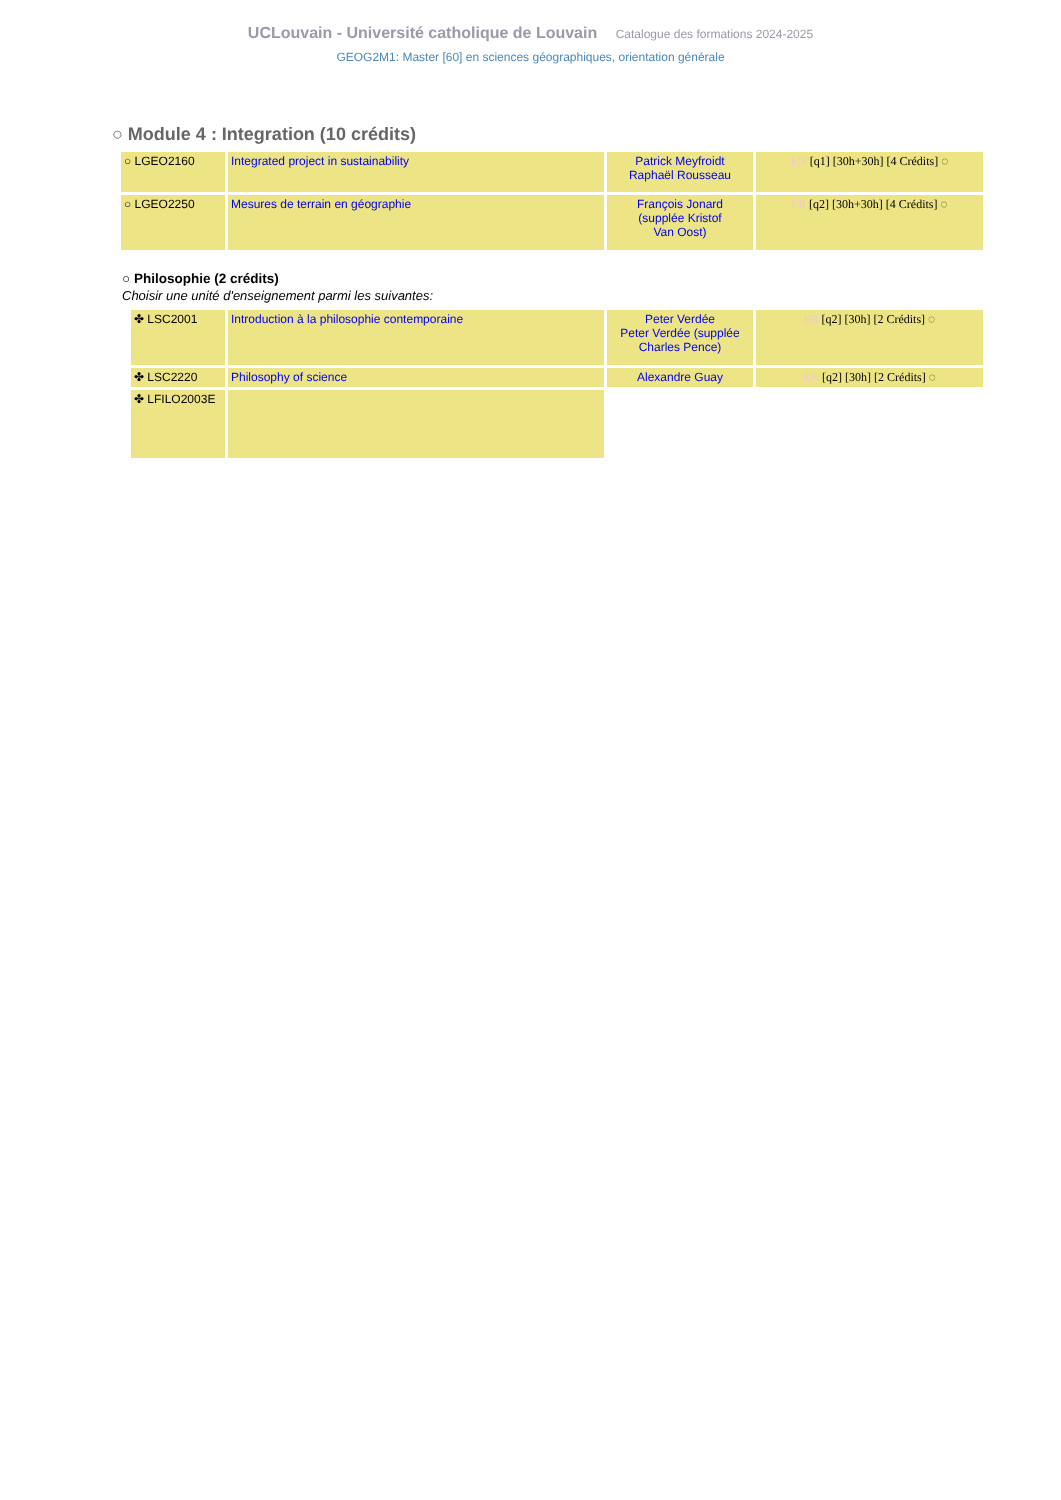UCLouvain - Université catholique de Louvain Catalogue des formations 2024-2025
GEOG2M1: Master [60] en sciences géographiques, orientation générale
○ Module 4 : Integration (10 crédits)
| ○ LGEO2160 | Integrated project in sustainability | Patrick Meyfroidt Raphaël Rousseau | EN [q1] [30h+30h] [4 Crédits] ◌ |
| ○ LGEO2250 | Mesures de terrain en géographie | François Jonard (supplée Kristof Van Oost) | FR [q2] [30h+30h] [4 Crédits] ◌ |
○ Philosophie (2 crédits)
Choisir une unité d'enseignement parmi les suivantes:
| ✤ LSC2001 | Introduction à la philosophie contemporaine | Peter Verdée Peter Verdée (supplée Charles Pence) | FR [q2] [30h] [2 Crédits] ◌ |
| ✤ LSC2220 | Philosophy of science | Alexandre Guay | EN [q2] [30h] [2 Crédits] ◌ |
| ✤ LFILO2003E | | | |